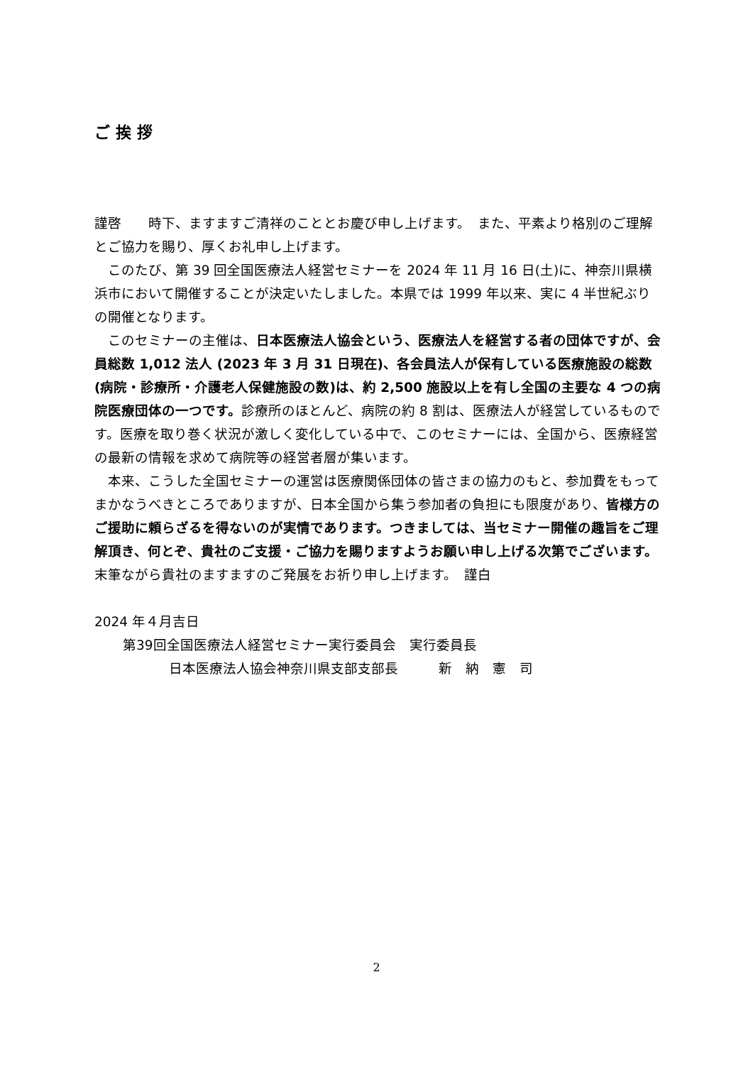ご挨拶
謹啓　　時下、ますますご清祥のこととお慶び申し上げます。　また、平素より格別のご理解とご協力を賜り、厚くお礼申し上げます。
　このたび、第 39 回全国医療法人経営セミナーを 2024 年 11 月 16 日(土)に、神奈川県横浜市において開催することが決定いたしました。本県では 1999 年以来、実に 4 半世紀ぶりの開催となります。
　このセミナーの主催は、日本医療法人協会という、医療法人を経営する者の団体ですが、会員総数 1,012 法人 (2023 年 3 月 31 日現在)、各会員法人が保有している医療施設の総数(病院・診療所・介護老人保健施設の数)は、約 2,500 施設以上を有し全国の主要な 4 つの病院医療団体の一つです。診療所のほとんど、病院の約 8 割は、医療法人が経営しているものです。医療を取り巻く状況が激しく変化している中で、このセミナーには、全国から、医療経営の最新の情報を求めて病院等の経営者層が集います。
　本来、こうした全国セミナーの運営は医療関係団体の皆さまの協力のもと、参加費をもってまかなうべきところでありますが、日本全国から集う参加者の負担にも限度があり、皆様方のご援助に頼らざるを得ないのが実情であります。つきましては、当セミナー開催の趣旨をご理解頂き、何とぞ、貴社のご支援・ご協力を賜りますようお願い申し上げる次第でございます。
末筆ながら貴社のますますのご発展をお祈り申し上げます。　謹白
2024 年４月吉日
第39回全国医療法人経営セミナー実行委員会　実行委員長
日本医療法人協会神奈川県支部支部長　　　新　納　憲　司
2